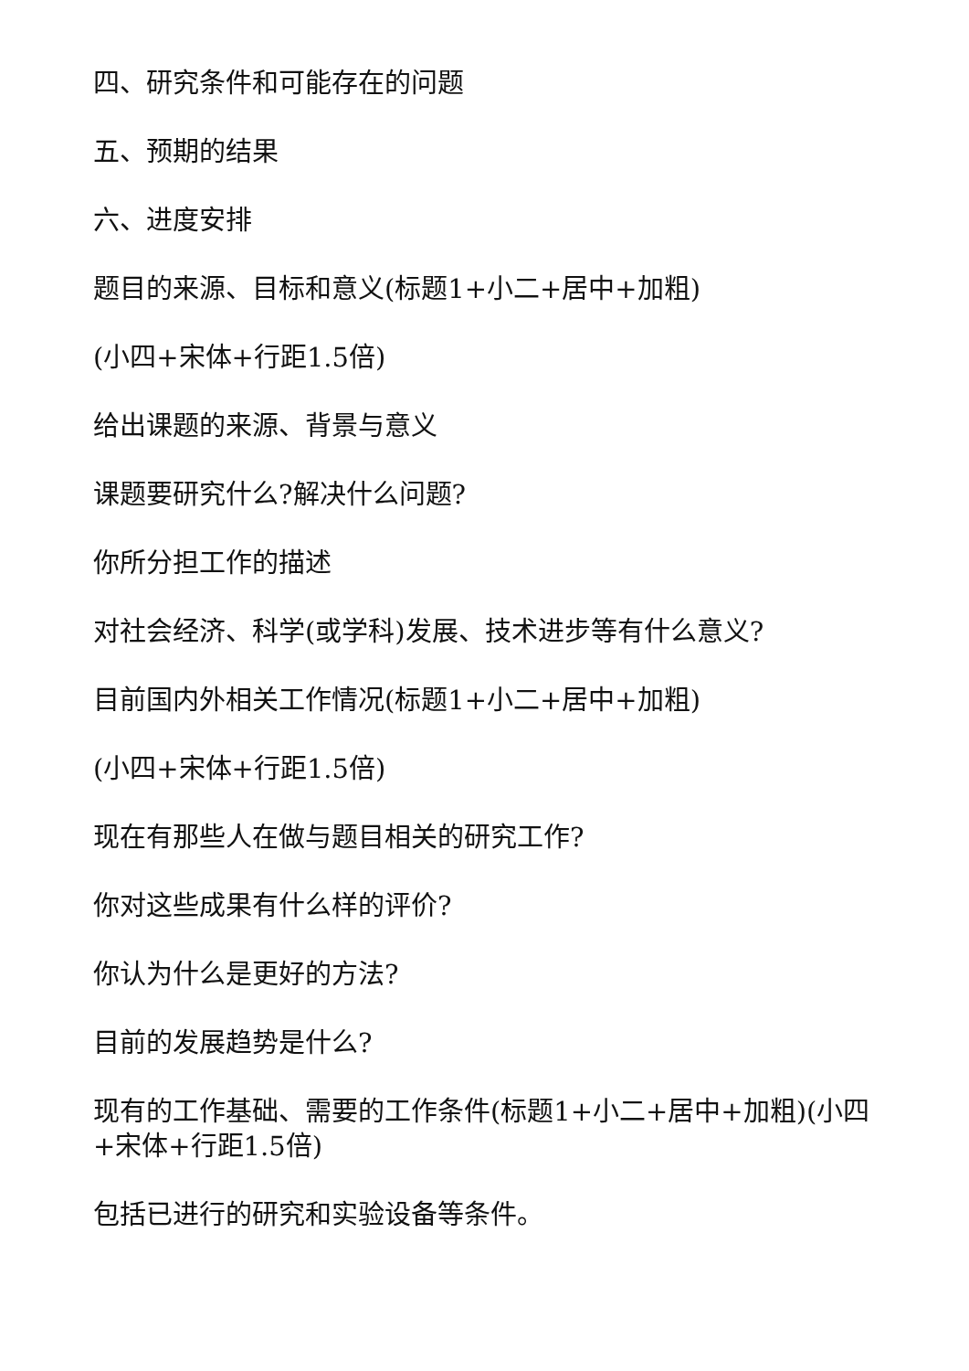四、研究条件和可能存在的问题
五、预期的结果
六、进度安排
题目的来源、目标和意义(标题1+小二+居中+加粗)
(小四+宋体+行距1.5倍)
给出课题的来源、背景与意义
课题要研究什么?解决什么问题?
你所分担工作的描述
对社会经济、科学(或学科)发展、技术进步等有什么意义?
目前国内外相关工作情况(标题1+小二+居中+加粗)
(小四+宋体+行距1.5倍)
现在有那些人在做与题目相关的研究工作?
你对这些成果有什么样的评价?
你认为什么是更好的方法?
目前的发展趋势是什么?
现有的工作基础、需要的工作条件(标题1+小二+居中+加粗)(小四+宋体+行距1.5倍)
包括已进行的研究和实验设备等条件。